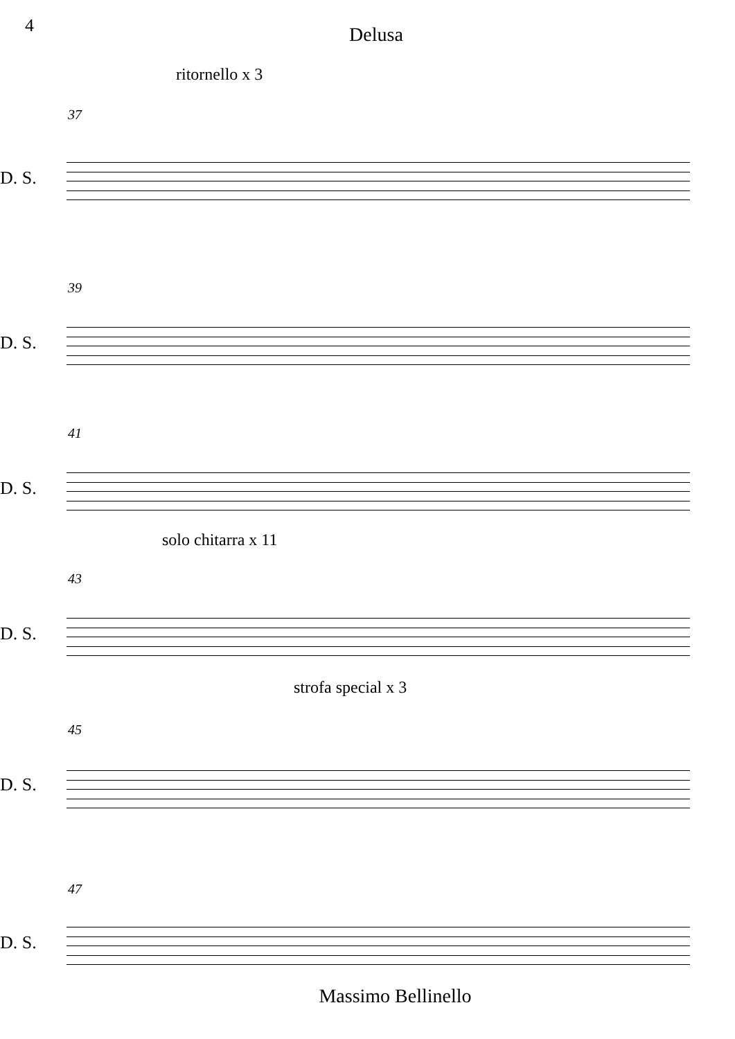4
Delusa
ritornello x 3
37
D. S.
39
D. S.
41
D. S.
solo chitarra x 11
43
D. S.
strofa special x 3
45
D. S.
47
D. S.
Massimo Bellinello